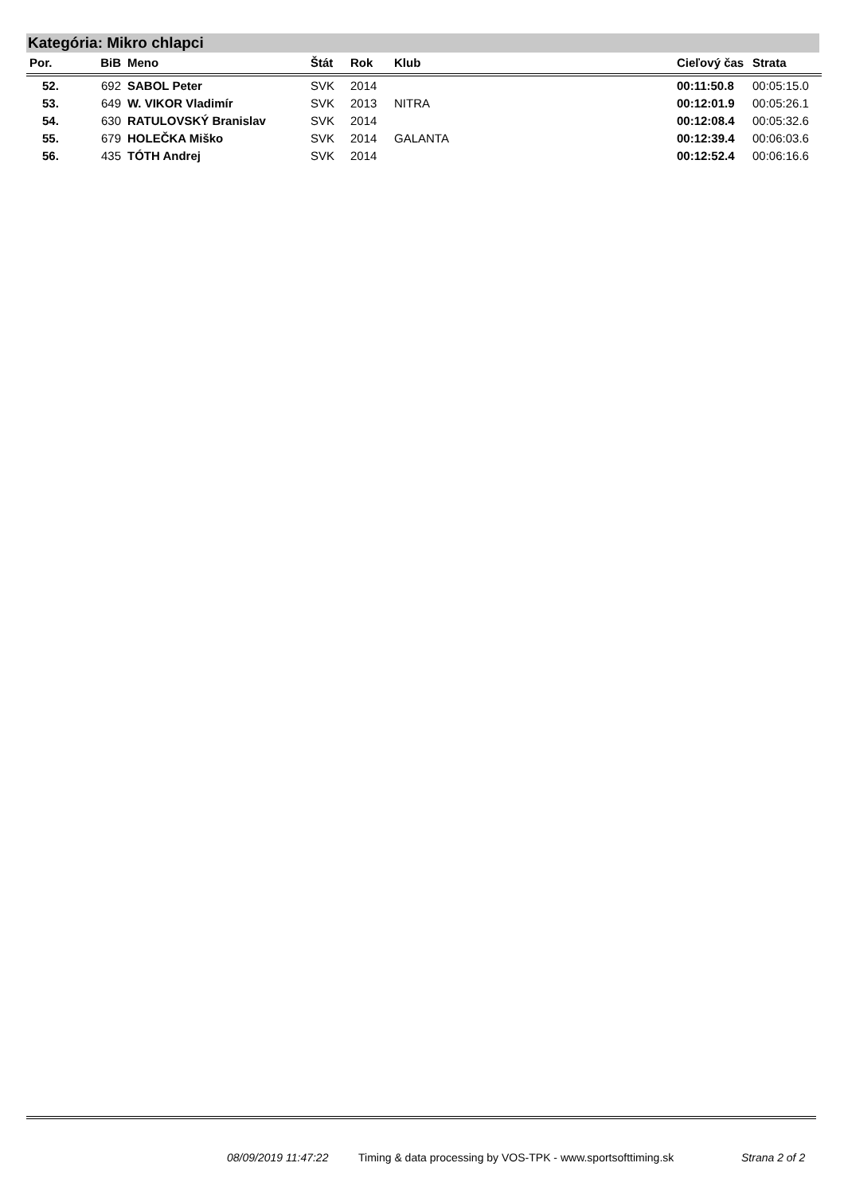Kategória: Mikro chlapci
| Por. | BiB | Meno | Štát | Rok | Klub | Cieľový čas | Strata |
| --- | --- | --- | --- | --- | --- | --- | --- |
| 52. | 692 | SABOL Peter | SVK | 2014 | | 00:11:50.8 | 00:05:15.0 |
| 53. | 649 | W. VIKOR Vladimír | SVK | 2013 | NITRA | 00:12:01.9 | 00:05:26.1 |
| 54. | 630 | RATULOVSKÝ Branislav | SVK | 2014 | | 00:12:08.4 | 00:05:32.6 |
| 55. | 679 | HOLEČKA Miško | SVK | 2014 | GALANTA | 00:12:39.4 | 00:06:03.6 |
| 56. | 435 | TÓTH Andrej | SVK | 2014 | | 00:12:52.4 | 00:06:16.6 |
08/09/2019 11:47:22
Timing & data processing by VOS-TPK - www.sportsofttiming.sk
Strana 2 of 2